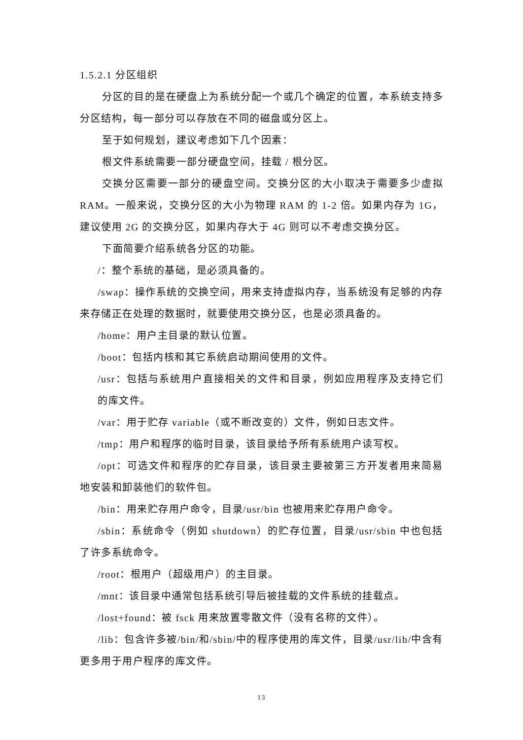1.5.2.1 分区组织
分区的目的是在硬盘上为系统分配一个或几个确定的位置，本系统支持多分区结构，每一部分可以存放在不同的磁盘或分区上。
至于如何规划，建议考虑如下几个因素：
根文件系统需要一部分硬盘空间，挂载 / 根分区。
交换分区需要一部分的硬盘空间。交换分区的大小取决于需要多少虚拟 RAM。一般来说，交换分区的大小为物理 RAM 的 1-2 倍。如果内存为 1G，建议使用 2G 的交换分区，如果内存大于 4G 则可以不考虑交换分区。
下面简要介绍系统各分区的功能。
/：整个系统的基础，是必须具备的。
/swap：操作系统的交换空间，用来支持虚拟内存，当系统没有足够的内存来存储正在处理的数据时，就要使用交换分区，也是必须具备的。
/home：用户主目录的默认位置。
/boot：包括内核和其它系统启动期间使用的文件。
/usr：包括与系统用户直接相关的文件和目录，例如应用程序及支持它们的库文件。
/var：用于贮存 variable（或不断改变的）文件，例如日志文件。
/tmp：用户和程序的临时目录，该目录给予所有系统用户读写权。
/opt：可选文件和程序的贮存目录，该目录主要被第三方开发者用来简易地安装和卸装他们的软件包。
/bin：用来贮存用户命令，目录/usr/bin 也被用来贮存用户命令。
/sbin：系统命令（例如 shutdown）的贮存位置，目录/usr/sbin 中也包括了许多系统命令。
/root：根用户（超级用户）的主目录。
/mnt：该目录中通常包括系统引导后被挂载的文件系统的挂载点。
/lost+found：被 fsck 用来放置零散文件（没有名称的文件）。
/lib：包含许多被/bin/和/sbin/中的程序使用的库文件，目录/usr/lib/中含有更多用于用户程序的库文件。
13